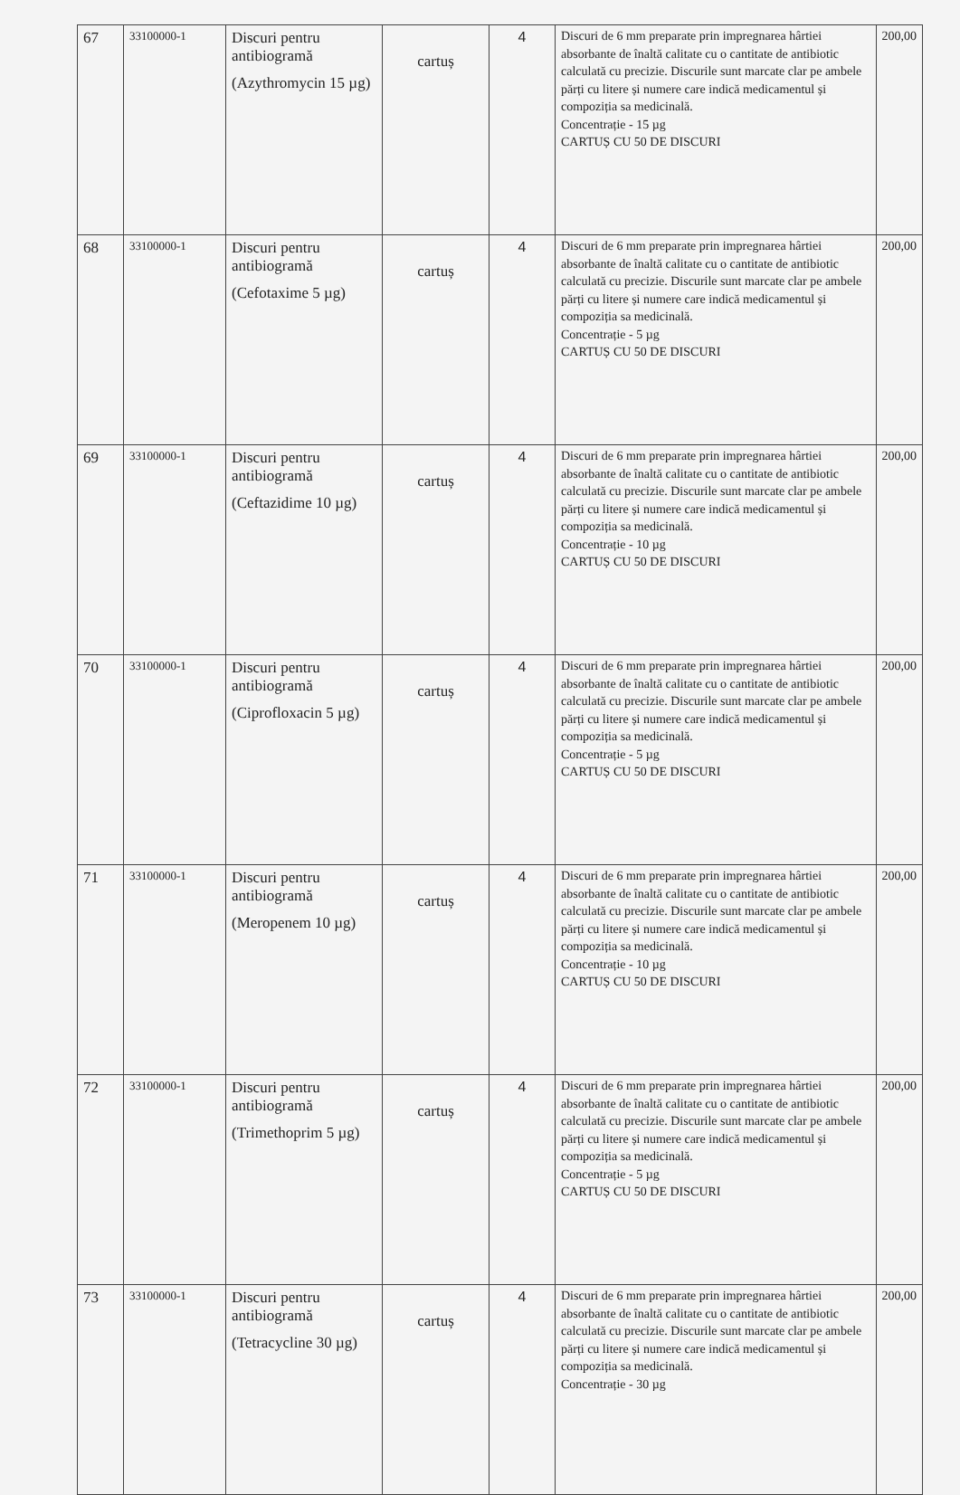| 67 | 33100000-1 | Discuri pentru antibiogramă (Azythromycin 15 µg) | cartuș | 4 | Discuri de 6 mm preparate prin impregnarea hârtiei absorbante de înaltă calitate cu o cantitate de antibiotic calculată cu precizie. Discurile sunt marcate clar pe ambele părți cu litere și numere care indică medicamentul și compoziția sa medicinală. Concentrație - 15 µg CARTUȘ CU 50 DE DISCURI | 200,00 |
| 68 | 33100000-1 | Discuri pentru antibiogramă (Cefotaxime 5 µg) | cartuș | 4 | Discuri de 6 mm preparate prin impregnarea hârtiei absorbante de înaltă calitate cu o cantitate de antibiotic calculată cu precizie. Discurile sunt marcate clar pe ambele părți cu litere și numere care indică medicamentul și compoziția sa medicinală. Concentrație - 5 µg CARTUȘ CU 50 DE DISCURI | 200,00 |
| 69 | 33100000-1 | Discuri pentru antibiogramă (Ceftazidime 10 µg) | cartuș | 4 | Discuri de 6 mm preparate prin impregnarea hârtiei absorbante de înaltă calitate cu o cantitate de antibiotic calculată cu precizie. Discurile sunt marcate clar pe ambele părți cu litere și numere care indică medicamentul și compoziția sa medicinală. Concentrație - 10 µg CARTUȘ CU 50 DE DISCURI | 200,00 |
| 70 | 33100000-1 | Discuri pentru antibiogramă (Ciprofloxacin 5 µg) | cartuș | 4 | Discuri de 6 mm preparate prin impregnarea hârtiei absorbante de înaltă calitate cu o cantitate de antibiotic calculată cu precizie. Discurile sunt marcate clar pe ambele părți cu litere și numere care indică medicamentul și compoziția sa medicinală. Concentrație - 5 µg CARTUȘ CU 50 DE DISCURI | 200,00 |
| 71 | 33100000-1 | Discuri pentru antibiogramă (Meropenem 10 µg) | cartuș | 4 | Discuri de 6 mm preparate prin impregnarea hârtiei absorbante de înaltă calitate cu o cantitate de antibiotic calculată cu precizie. Discurile sunt marcate clar pe ambele părți cu litere și numere care indică medicamentul și compoziția sa medicinală. Concentrație - 10 µg CARTUȘ CU 50 DE DISCURI | 200,00 |
| 72 | 33100000-1 | Discuri pentru antibiogramă (Trimethoprim 5 µg) | cartuș | 4 | Discuri de 6 mm preparate prin impregnarea hârtiei absorbante de înaltă calitate cu o cantitate de antibiotic calculată cu precizie. Discurile sunt marcate clar pe ambele părți cu litere și numere care indică medicamentul și compoziția sa medicinală. Concentrație - 5 µg CARTUȘ CU 50 DE DISCURI | 200,00 |
| 73 | 33100000-1 | Discuri pentru antibiogramă (Tetracycline 30 µg) | cartuș | 4 | Discuri de 6 mm preparate prin impregnarea hârtiei absorbante de înaltă calitate cu o cantitate de antibiotic calculată cu precizie. Discurile sunt marcate clar pe ambele părți cu litere și numere care indică medicamentul și compoziția sa medicinală. Concentrație - 30 µg | 200,00 |